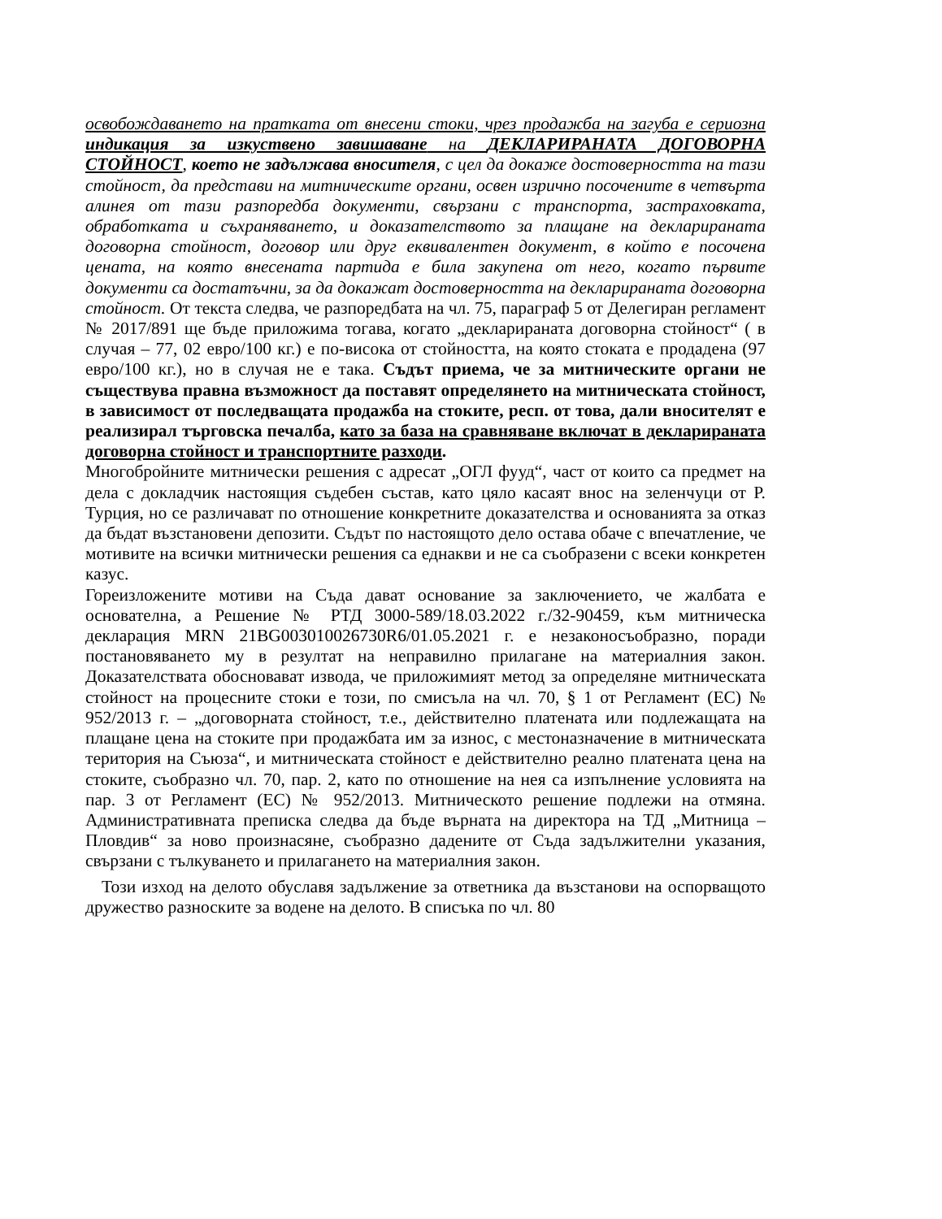освобождаването на пратката от внесени стоки, чрез продажба на загуба е сериозна индикация за изкуствено завишаване на ДЕКЛАРИРАНАТА ДОГОВОРНА СТОЙНОСТ, което не задължава вносителя, с цел да докаже достоверността на тази стойност, да представи на митническите органи, освен изрично посочените в четвърта алинея от тази разпоредба документи, свързани с транспорта, застраховката, обработката и съхраняването, и доказателството за плащане на декларираната договорна стойност, договор или друг еквивалентен документ, в който е посочена цената, на която внесената партида е била закупена от него, когато първите документи са достатъчни, за да докажат достоверността на декларираната договорна стойност. От текста следва, че разпоредбата на чл. 75, параграф 5 от Делегиран регламент № 2017/891 ще бъде приложима тогава, когато „декларираната договорна стойност“ ( в случая – 77, 02 евро/100 кг.) е по-висока от стойността, на която стоката е продадена (97 евро/100 кг.), но в случая не е така. Съдът приема, че за митническите органи не съществува правна възможност да поставят определянето на митническата стойност, в зависимост от последващата продажба на стоките, респ. от това, дали вносителят е реализирал търговска печалба, като за база на сравняване включат в декларираната договорна стойност и транспортните разходи.
Многобройните митнически решения с адресат „ОГЛ фууд“, част от които са предмет на дела с докладчик настоящия съдебен състав, като цяло касаят внос на зеленчуци от Р. Турция, но се различават по отношение конкретните доказателства и основанията за отказ да бъдат възстановени депозити. Съдът по настоящото дело остава обаче с впечатление, че мотивите на всички митнически решения са еднакви и не са съобразени с всеки конкретен казус.
Гореизложените мотиви на Съда дават основание за заключението, че жалбата е основателна, а Решение № РТД 3000-589/18.03.2022 г./32-90459, към митническа декларация MRN 21BG003010026730R6/01.05.2021 г. е незаконосъобразно, поради постановяването му в резултат на неправилно прилагане на материалния закон. Доказателствата обосновават извода, че приложимият метод за определяне митническата стойност на процесните стоки е този, по смисъла на чл. 70, § 1 от Регламент (ЕС) № 952/2013 г. – „договорната стойност, т.е., действително платената или подлежащата на плащане цена на стоките при продажбата им за износ, с местоназначение в митническата територия на Съюза“, и митническата стойност е действително реално платената цена на стоките, съобразно чл. 70, пар. 2, като по отношение на нея са изпълнение условията на пар. 3 от Регламент (ЕС) № 952/2013. Митническото решение подлежи на отмяна. Административната преписка следва да бъде върната на директора на ТД „Митница – Пловдив“ за ново произнасяне, съобразно дадените от Съда задължителни указания, свързани с тълкуването и прилагането на материалния закон.
Този изход на делото обуславя задължение за ответника да възстанови на оспорващото дружество разноските за водене на делото. В списъка по чл. 80